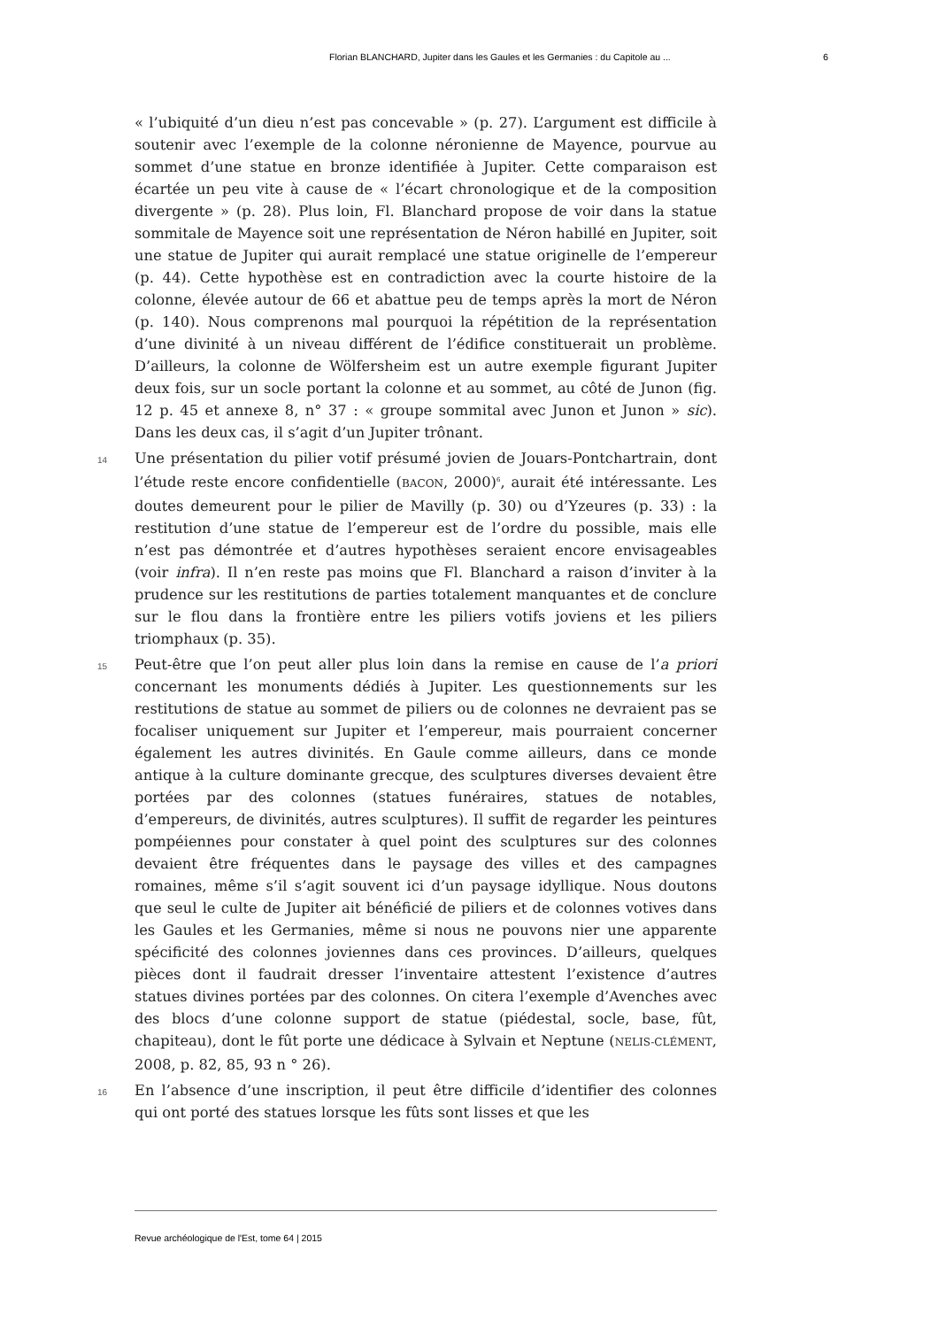Florian BLANCHARD, Jupiter dans les Gaules et les Germanies : du Capitole au ... 6
« l’ubiquité d’un dieu n’est pas concevable » (p. 27). L’argument est difficile à soutenir avec l’exemple de la colonne néronienne de Mayence, pourvue au sommet d’une statue en bronze identifiée à Jupiter. Cette comparaison est écartée un peu vite à cause de « l’écart chronologique et de la composition divergente » (p. 28). Plus loin, Fl. Blanchard propose de voir dans la statue sommitale de Mayence soit une représentation de Néron habillé en Jupiter, soit une statue de Jupiter qui aurait remplacé une statue originelle de l’empereur (p. 44). Cette hypothèse est en contradiction avec la courte histoire de la colonne, élevée autour de 66 et abattue peu de temps après la mort de Néron (p. 140). Nous comprenons mal pourquoi la répétition de la représentation d’une divinité à un niveau différent de l’édifice constituerait un problème. D’ailleurs, la colonne de Wölfersheim est un autre exemple figurant Jupiter deux fois, sur un socle portant la colonne et au sommet, au côté de Junon (fig. 12 p. 45 et annexe 8, n° 37 : « groupe sommital avec Junon et Junon » sic). Dans les deux cas, il s’agit d’un Jupiter trônant.
14
Une présentation du pilier votif présumé jovien de Jouars-Pontchartrain, dont l’étude reste encore confidentielle (BACON, 2000)<sup>6</sup>, aurait été intéressante. Les doutes demeurent pour le pilier de Mavilly (p. 30) ou d’Yzeures (p. 33) : la restitution d’une statue de l’empereur est de l’ordre du possible, mais elle n’est pas démontrée et d’autres hypothèses seraient encore envisageables (voir infra). Il n’en reste pas moins que Fl. Blanchard a raison d’inviter à la prudence sur les restitutions de parties totalement manquantes et de conclure sur le flou dans la frontière entre les piliers votifs joviens et les piliers triomphaux (p. 35).
15
Peut-être que l’on peut aller plus loin dans la remise en cause de l’a priori concernant les monuments dédiés à Jupiter. Les questionnements sur les restitutions de statue au sommet de piliers ou de colonnes ne devraient pas se focaliser uniquement sur Jupiter et l’empereur, mais pourraient concerner également les autres divinités. En Gaule comme ailleurs, dans ce monde antique à la culture dominante grecque, des sculptures diverses devaient être portées par des colonnes (statues funéraires, statues de notables, d’empereurs, de divinités, autres sculptures). Il suffit de regarder les peintures pompéiennes pour constater à quel point des sculptures sur des colonnes devaient être fréquentes dans le paysage des villes et des campagnes romaines, même s’il s’agit souvent ici d’un paysage idyllique. Nous doutons que seul le culte de Jupiter ait bénéficié de piliers et de colonnes votives dans les Gaules et les Germanies, même si nous ne pouvons nier une apparente spécificité des colonnes joviennes dans ces provinces. D’ailleurs, quelques pièces dont il faudrait dresser l’inventaire attestent l’existence d’autres statues divines portées par des colonnes. On citera l’exemple d’Avenches avec des blocs d’une colonne support de statue (piédestal, socle, base, fût, chapiteau), dont le fût porte une dédicace à Sylvain et Neptune (NELIS-CLÉMENT, 2008, p. 82, 85, 93 n ° 26).
16
En l’absence d’une inscription, il peut être difficile d’identifier des colonnes qui ont porté des statues lorsque les fûts sont lisses et que les
Revue archéologique de l'Est, tome 64 | 2015